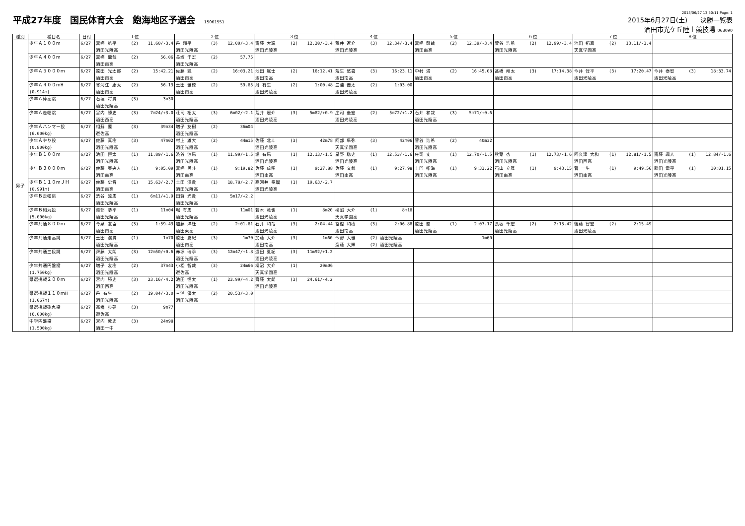平成27年度　国民体育大会　飽海地区予選会 15061551
2015/06/27 13:50:11 Page: 1
2015年6月27日(土)　　決勝一覧表
酒田市光ケ丘陸上競技場 063090
| 種別 | 種目名 | 日付 | １位 | ２位 | ３位 | ４位 | ５位 | ６位 | ７位 | ８位 |
| --- | --- | --- | --- | --- | --- | --- | --- | --- | --- | --- |
| 男子 | 少年Ａ１００ｍ | 6/27 | 冨樫 航平 (2) 11.60/-3.4 酒田光陵高 | 丹 翔平 (3) 12.00/-3.4 酒田光陵高 | 斎藤 大輝 (2) 12.20/-3.4 酒田光陵高 | 荒井 遼介 (3) 12.34/-3.4 酒田光陵高 | 冨樫 龍哉 (2) 12.39/-3.4 酒田南高 | 菅谷 浩希 (2) 12.99/-3.4 酒田光陵高 | 池田 拓真 (2) 13.11/-3.4 天真学園高 | |
| | 少年Ａ４００ｍ | 6/27 | 冨樫 龍哉 (2) 56.06 酒田南高 | 長坂 千宏 (2) 57.75 酒田光陵高 | | | | | | |
| | 少年Ａ５０００ｍ | 6/27 | 遠田 光太郎 (2) 15:42.21 酒田南高 | 佐藤 颯 (2) 16:03.21 酒田南高 | 池田 嵐士 (2) 16:12.41 酒田南高 | 荒生 悠喜 (3) 16:23.11 酒田南高 | 中村 満 (2) 16:45.08 酒田南高 | 髙橋 翔太 (3) 17:14.38 酒田南高 | 今井 惇平 (3) 17:20.47 酒田光陵高 | 今井 泰智 (3) 18:33.74 酒田光陵高 |
| | 少年Ａ４００ｍH (0.914m) | 6/27 | 寒河江 康太 (2) 56.13 酒田南高 | 土田 雅徳 (2) 59.85 酒田南高 | 丹 有生 (2) 1:00.48 酒田光陵高 | 三浦 優太 (2) 1:03.00 酒田光陵高 | | | | |
| | 少年Ａ棒高跳 | 6/27 | 石垣 将貴 (3) 3m30 酒田光陵高 | | | | | | | |
| | 少年Ａ走幅跳 | 6/27 | 宮内 勝史 (3) 7m24/+3.0 酒田西高 | 荘司 裕太 (3) 6m02/+2.1 酒田光陵高 | 荒井 遼介 (3) 5m82/+0.9 酒田光陵高 | 庄司 圭宏 (2) 5m72/+1.2 酒田光陵高 | 石井 和哉 (3) 5m71/+0.6 酒田光陵高 | | | |
| | 少年Ａハンマー投 (6.000kg) | 6/27 | 相蘇 要 (3) 39m34 遊佐高 | 増子 友樹 (2) 36m04 酒田光陵高 | | | | | | |
| | 少年Ａやり投 (0.800kg) | 6/27 | 佐藤 真樹 (3) 47m02 酒田光陵高 | 村上 雄大 (2) 44m15 酒田光陵高 | 佐藤 北斗 (3) 42m78 酒田光陵高 | 阿部 隼弥 (3) 42m06 天真学園高 | 菅谷 浩希 (2) 40m32 酒田光陵高 | | | |
| | 少年Ｂ１００ｍ | 6/27 | 池田 恒太 (1) 11.89/-1.6 酒田光陵高 | 渋谷 涼馬 (1) 11.99/-1.5 酒田光陵高 | 堀 有馬 (1) 12.13/-1.5 酒田光陵高 | 星野 聡史 (1) 12.53/-1.6 酒田光陵高 | 庄司 丈 (1) 12.70/-1.5 酒田光陵高 | 秋葉 杏 (1) 12.73/-1.6 酒田光陵高 | 阿久津 大和 (1) 12.81/-1.5 酒田西高 | 齋藤 颯人 (1) 12.84/-1.6 酒田光陵高 |
| | 少年Ｂ３０００ｍ | 6/27 | 佐藤 亜央人 (1) 9:05.09 酒田南高 | 富樫 勇斗 (1) 9:19.82 酒田南高 | 佐藤 琉稀 (1) 9:27.88 酒田南高 | 佐藤 文哉 (1) 9:27.98 酒田南高 | 土門 拓海 (1) 9:33.22 酒田光陵高 | 石山 立晟 (1) 9:43.15 酒田南高 | 菅 一生 (1) 9:49.56 酒田南高 | 勝田 竜平 (1) 10:01.15 酒田光陵高 |
| | 少年Ｂ１１０ｍＪＨ (0.991m) | 6/27 | 佐藤 史音 (1) 15.63/-2.7 酒田南高 | 土田 滉貴 (1) 18.78/-2.7 酒田光陵高 | 寒河井 奏瑠 (1) 19.63/-2.7 酒田光陵高 | | | | | |
| | 少年Ｂ走幅跳 | 6/27 | 渋谷 涼馬 (1) 6m11/+1.9 酒田光陵高 | 田賀 光貴 (1) 5m17/+2.2 酒田光陵高 | | | | | | |
| | 少年Ｂ砲丸投 (5.000kg) | 6/27 | 渡部 恭平 (1) 11m04 酒田光陵高 | 堀 有馬 (1) 11m01 酒田光陵高 | 若木 竜也 (1) 8m20 酒田光陵高 | 柳沼 大介 (1) 8m18 天真学園高 | | | | |
| | 少年共通８００ｍ | 6/27 | 今泉 友臣 (3) 1:59.43 酒田南高 | 加藤 洋杜 (2) 2:01.81 酒田東高 | 石井 和哉 (3) 2:04.44 酒田光陵高 | 冨樫 和樹 (3) 2:06.88 酒田南高 | 遠田 駿 (1) 2:07.17 酒田光陵高 | 長坂 千宏 (2) 2:13.42 酒田光陵高 | 後藤 智宏 (2) 2:15.49 酒田光陵高 | |
| | 少年共通走高跳 | 6/27 | 土田 滉貴 (1) 1m70 酒田光陵高 | 遠田 夏紀 (3) 1m70 酒田南高 | 加藤 大介 (3) 1m60 酒田南高 | 今野 大雅 (2) 酒田光陵高 1m60 斎藤 大輝 (2) 酒田光陵高 | | | | |
| | 少年共通三段跳 | 6/27 | 齊藤 太朗 (3) 12m50/+0.6 酒田光陵高 | 赤塚 瑞季 (3) 12m47/+1.8 酒田光陵高 | 遠田 夏紀 (3) 11m92/+1.2 酒田光陵高 | | | | | |
| | 少年共通円盤投 (1.750kg) | 6/27 | 増子 友樹 (2) 37m43 酒田光陵高 | 小松 智哉 (3) 24m66 遊佐高 | 柳沼 大介 (1) 20m06 天真学園高 | | | | | |
| | 県選挑戦２００ｍ | 6/27 | 宮内 勝史 (3) 23.16/-4.2 酒田西高 | 池田 恒太 (1) 23.99/-4.2 酒田光陵高 | 齊藤 太朗 (3) 24.61/-4.2 酒田光陵高 | | | | | |
| | 県選挑戦１１０ｍH (1.067m) | 6/27 | 丹 有生 (2) 19.04/-3.0 酒田光陵高 | 三浦 優太 (2) 20.53/-3.0 酒田光陵高 | | | | | | |
| | 県選挑戦砲丸投 (6.000kg) | 6/27 | 高橋 歩夢 (3) 9m77 遊佐高 | | | | | | | |
| | 中学円盤投 (1.500kg) | 6/27 | 宮内 敦史 (3) 24m98 酒田一中 | | | | | | | |